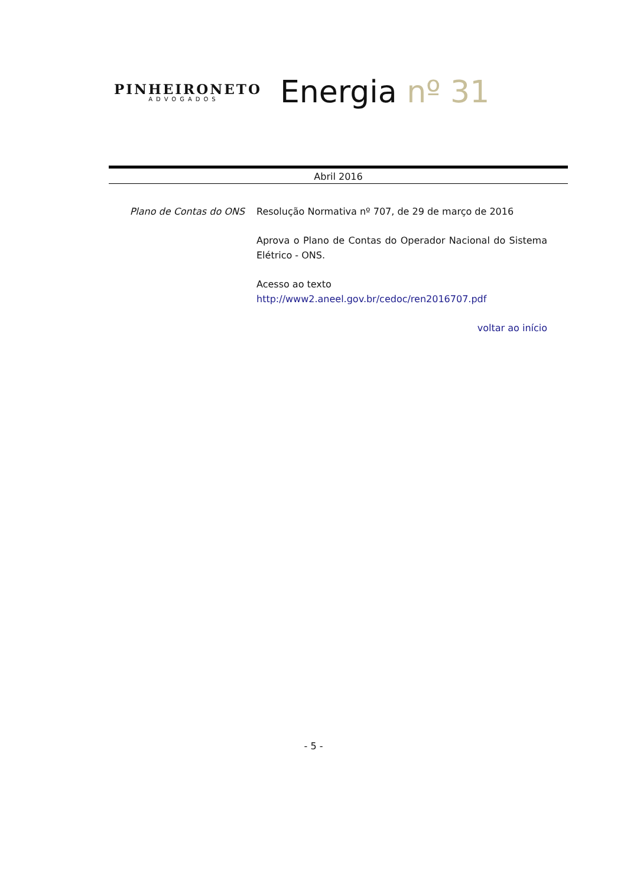PINHEIRONETO
ADVOGADOS
Energia nº 31
Abril 2016
Plano de Contas do ONS Resolução Normativa nº 707, de 29 de março de 2016
Aprova o Plano de Contas do Operador Nacional do Sistema Elétrico - ONS.
Acesso ao texto
http://www2.aneel.gov.br/cedoc/ren2016707.pdf
voltar ao início
- 5 -